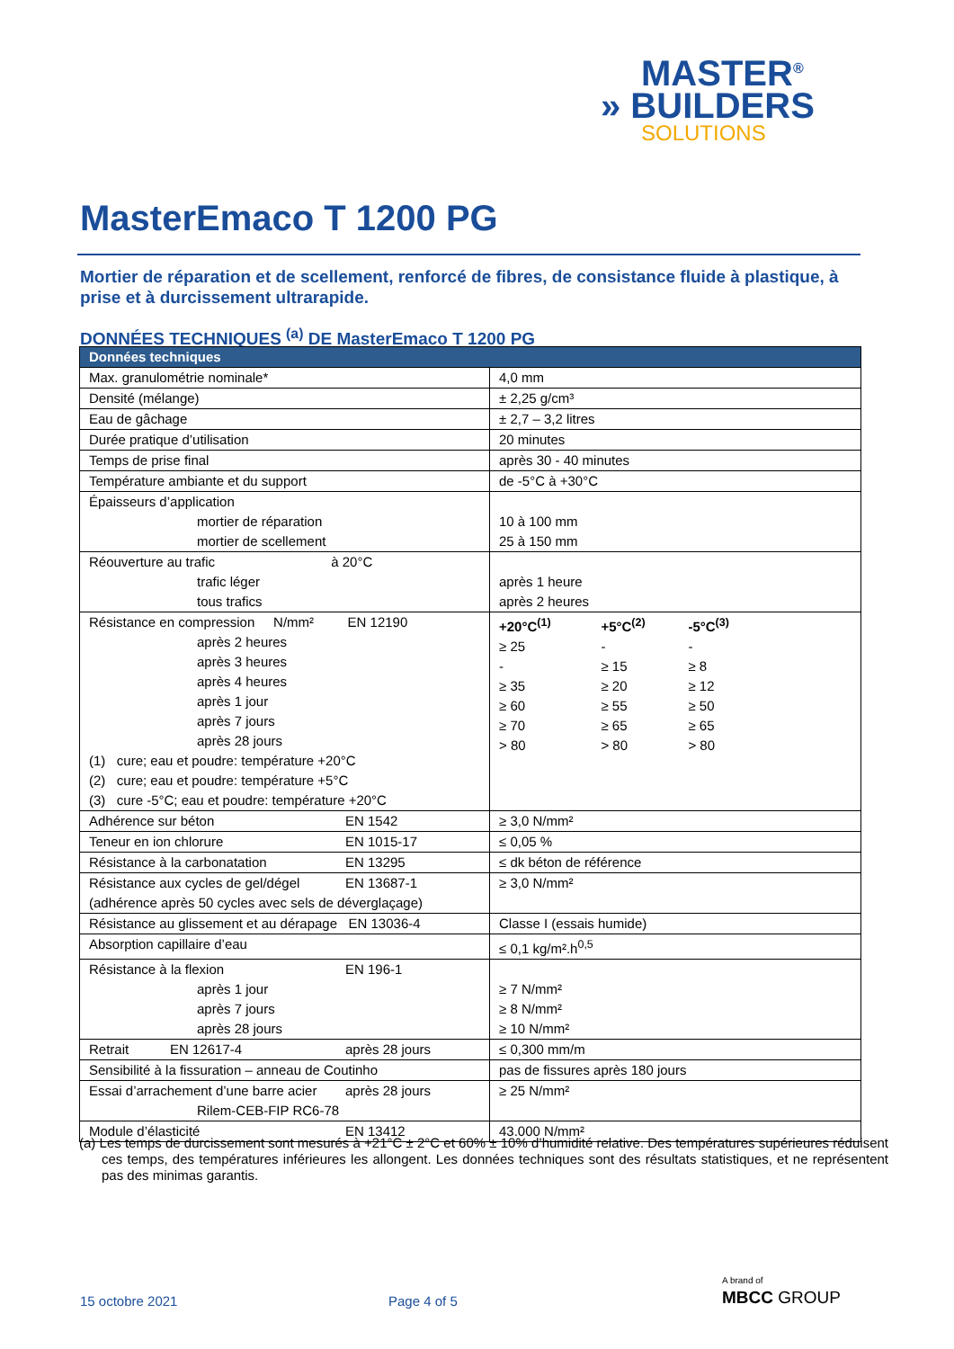MASTER<sup>®</sup>
» BUILDERS
SOLUTIONS
MasterEmaco T 1200 PG
Mortier de réparation et de scellement, renforcé de fibres, de consistance fluide à plastique, à prise et à durcissement ultrarapide.
DONNÉES TECHNIQUES <sup>(a)</sup> DE MasterEmaco T 1200 PG
| Données techniques | |
| --- | --- |
| Max. granulométrie nominale* | 4,0 mm |
| Densité (mélange) | ± 2,25 g/cm³ |
| Eau de gâchage | ± 2,7 – 3,2 litres |
| Durée pratique d’utilisation | 20 minutes |
| Temps de prise final | après 30 - 40 minutes |
| Température ambiante et du support | de -5°C à +30°C |
| Épaisseurs d’application mortier de réparation mortier de scellement | 10 à 100 mm 25 à 150 mm |
| Réouverture au trafic à 20°C trafic léger tous trafics | après 1 heure après 2 heures |
| Résistance en compression N/mm² EN 12190 après 2 heures après 3 heures après 4 heures après 1 jour après 7 jours après 28 jours (1) cure; eau et poudre: température +20°C (2) cure; eau et poudre: température +5°C (3) cure -5°C; eau et poudre: température +20°C | / +20°C<sup>(1)</sup> / +5°C<sup>(2)</sup> / -5°C<sup>(3)</sup> / / ≥ 25 / - / - / / - / ≥ 15 / ≥ 8 / / ≥ 35 / ≥ 20 / ≥ 12 / / ≥ 60 / ≥ 55 / ≥ 50 / / ≥ 70 / ≥ 65 / ≥ 65 / / > 80 / > 80 / > 80 / |
| Adhérence sur béton EN 1542 | ≥ 3,0 N/mm² |
| Teneur en ion chlorure EN 1015-17 | ≤ 0,05 % |
| Résistance à la carbonatation EN 13295 | ≤ dk béton de référence |
| Résistance aux cycles de gel/dégel EN 13687-1 (adhérence après 50 cycles avec sels de déverglaçage) | ≥ 3,0 N/mm² |
| Résistance au glissement et au dérapage EN 13036-4 | Classe I (essais humide) |
| Absorption capillaire d’eau | ≤ 0,1 kg/m².h<sup>0,5</sup> |
| Résistance à la flexion EN 196-1 après 1 jour après 7 jours après 28 jours | ≥ 7 N/mm² ≥ 8 N/mm² ≥ 10 N/mm² |
| Retrait EN 12617-4 après 28 jours | ≤ 0,300 mm/m |
| Sensibilité à la fissuration – anneau de Coutinho | pas de fissures après 180 jours |
| Essai d’arrachement d’une barre acier après 28 jours Rilem-CEB-FIP RC6-78 | ≥ 25 N/mm² |
| Module d’élasticité EN 13412 | 43.000 N/mm² |
(a) Les temps de durcissement sont mesurés à +21°C ± 2°C et 60% ± 10% d’humidité relative. Des températures supérieures réduisent ces temps, des températures inférieures les allongent. Les données techniques sont des résultats statistiques, et ne représentent pas des minimas garantis.
15 octobre 2021 Page 4 of 5
A brand of
MBCC GROUP